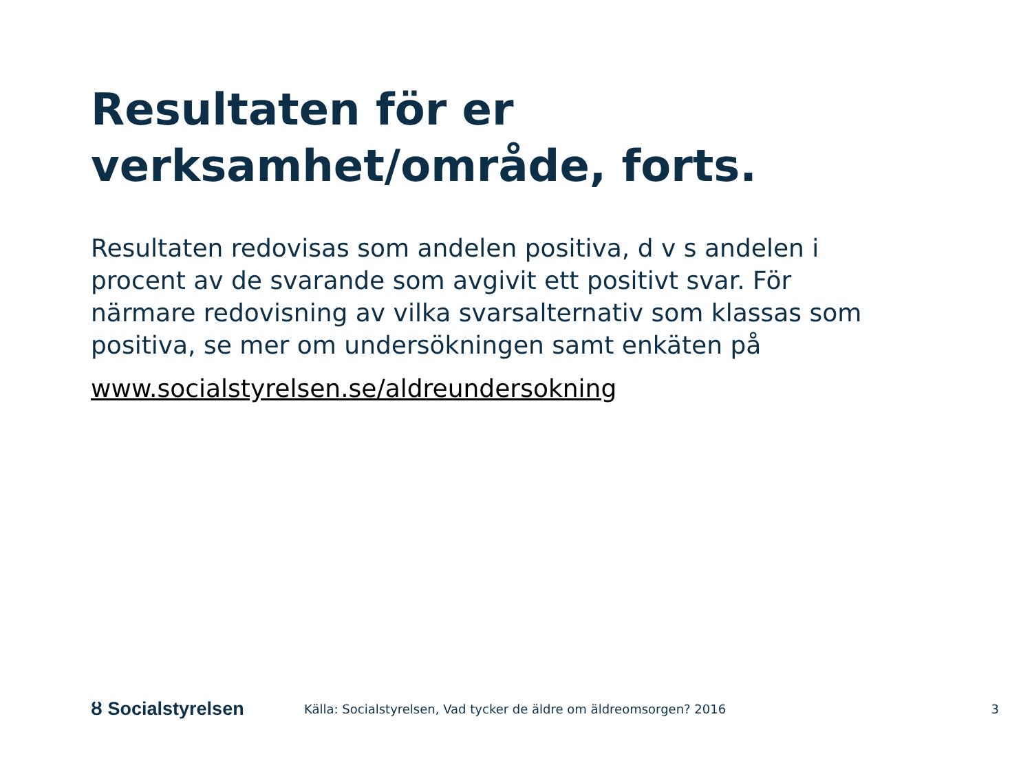Resultaten för er verksamhet/område, forts.
Resultaten redovisas som andelen positiva, d v s andelen i procent av de svarande som avgivit ett positivt svar. För närmare redovisning av vilka svarsalternativ som klassas som positiva, se mer om undersökningen samt enkäten på
www.socialstyrelsen.se/aldreundersokning
ȣ Socialstyrelsen
Källa: Socialstyrelsen, Vad tycker de äldre om äldreomsorgen? 2016
3